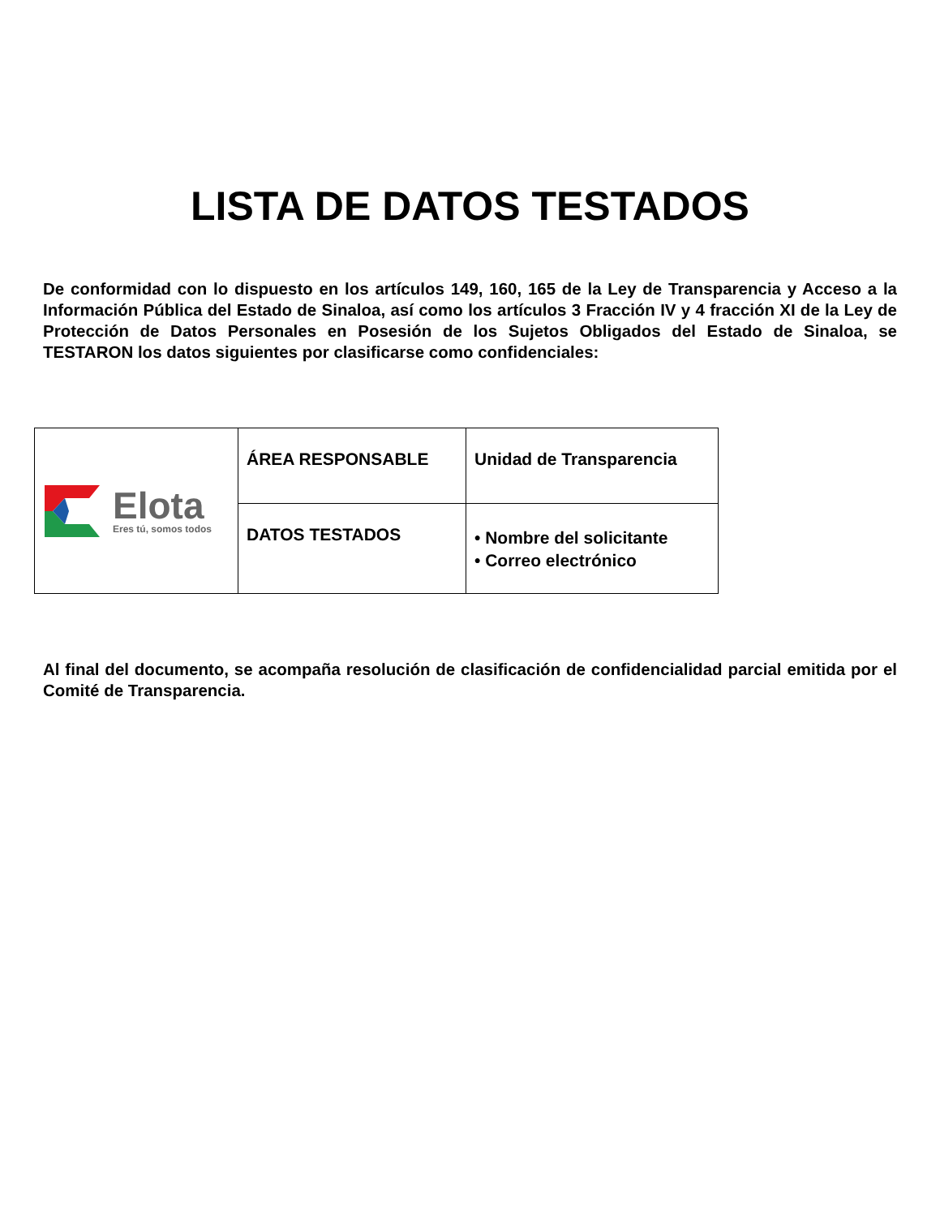LISTA DE DATOS TESTADOS
De conformidad con lo dispuesto en los artículos 149, 160, 165 de la Ley de Transparencia y Acceso a la Información Pública del Estado de Sinaloa, así como los artículos 3 Fracción IV y 4 fracción XI de la Ley de Protección de Datos Personales en Posesión de los Sujetos Obligados del Estado de Sinaloa, se TESTARON los datos siguientes por clasificarse como confidenciales:
| Elota Eres tú, somos todos | ÁREA RESPONSABLE | Unidad de Transparencia |
| | DATOS TESTADOS | • Nombre del solicitante • Correo electrónico |
Al final del documento, se acompaña resolución de clasificación de confidencialidad parcial emitida por el Comité de Transparencia.